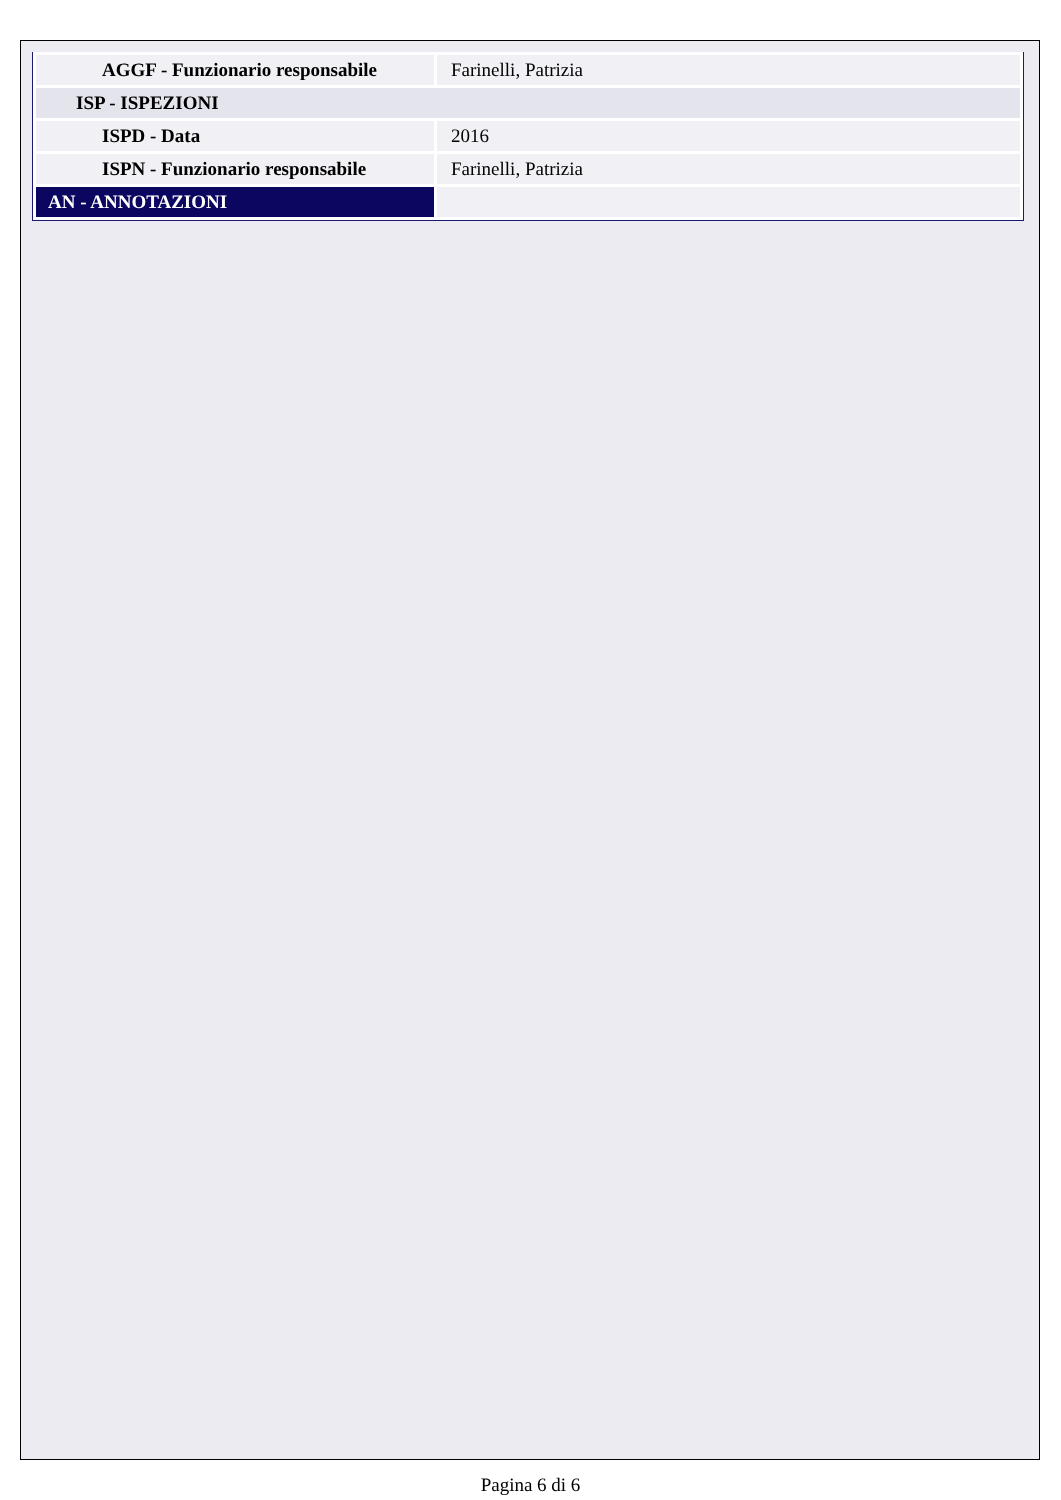| AGGF - Funzionario responsabile | Farinelli, Patrizia |
| ISP - ISPEZIONI | |
| ISPD - Data | 2016 |
| ISPN - Funzionario responsabile | Farinelli, Patrizia |
| AN - ANNOTAZIONI | |
Pagina 6 di 6